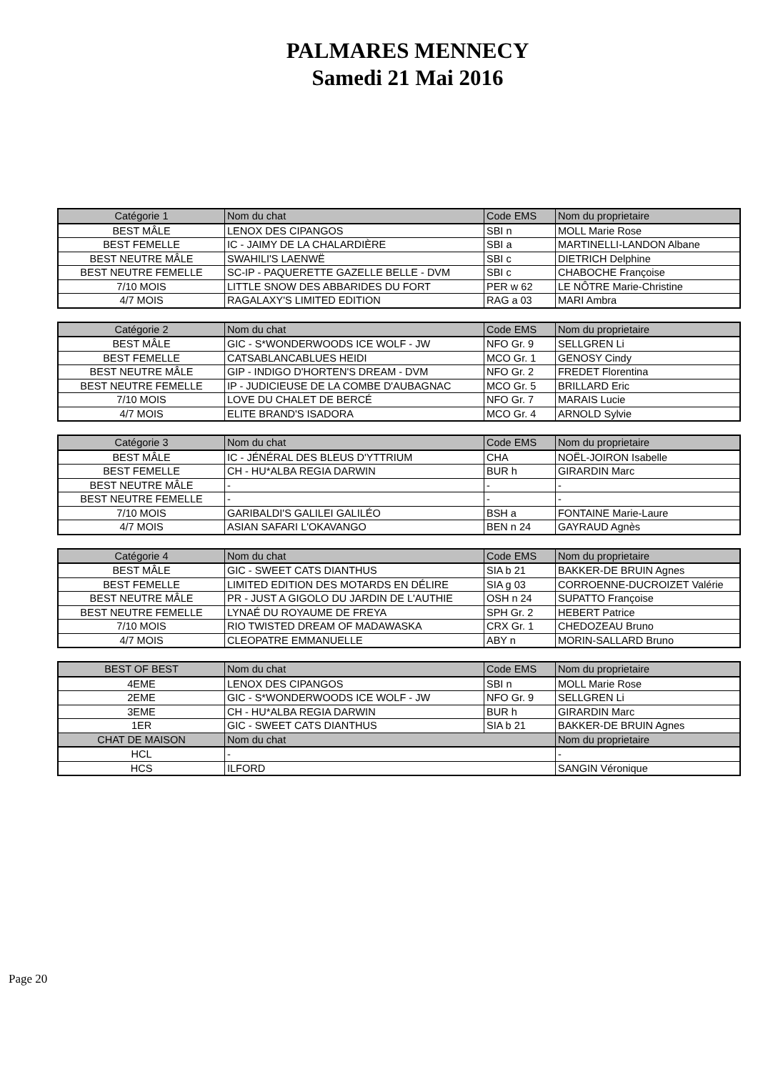PALMARES MENNECY
Samedi 21 Mai 2016
| Catégorie 1 | Nom du chat | Code EMS | Nom du proprietaire |
| --- | --- | --- | --- |
| BEST MÂLE | LENOX DES CIPANGOS | SBI n | MOLL Marie Rose |
| BEST FEMELLE | IC - JAIMY DE LA CHALARDIÈRE | SBI a | MARTINELLI-LANDON Albane |
| BEST NEUTRE MÂLE | SWAHILI'S LAENWË | SBI c | DIETRICH Delphine |
| BEST NEUTRE FEMELLE | SC-IP - PAQUERETTE GAZELLE BELLE - DVM | SBI c | CHABOCHE Françoise |
| 7/10 MOIS | LITTLE SNOW DES ABBARIDES DU FORT | PER w 62 | LE NÔTRE Marie-Christine |
| 4/7 MOIS | RAGALAXY'S LIMITED EDITION | RAG a 03 | MARI Ambra |
| Catégorie 2 | Nom du chat | Code EMS | Nom du proprietaire |
| --- | --- | --- | --- |
| BEST MÂLE | GIC - S*WONDERWOODS ICE WOLF - JW | NFO Gr. 9 | SELLGREN Li |
| BEST FEMELLE | CATSABLANCABLUES HEIDI | MCO Gr. 1 | GENOSY Cindy |
| BEST NEUTRE MÂLE | GIP - INDIGO D'HORTEN'S DREAM - DVM | NFO Gr. 2 | FREDET Florentina |
| BEST NEUTRE FEMELLE | IP - JUDICIEUSE DE LA COMBE D'AUBAGNAC | MCO Gr. 5 | BRILLARD Eric |
| 7/10 MOIS | LOVE DU CHALET DE BERCÉ | NFO Gr. 7 | MARAIS Lucie |
| 4/7 MOIS | ELITE BRAND'S ISADORA | MCO Gr. 4 | ARNOLD Sylvie |
| Catégorie 3 | Nom du chat | Code EMS | Nom du proprietaire |
| --- | --- | --- | --- |
| BEST MÂLE | IC - JÉNÉRAL DES BLEUS D'YTTRIUM | CHA | NOËL-JOIRON Isabelle |
| BEST FEMELLE | CH - HU*ALBA REGIA DARWIN | BUR h | GIRARDIN Marc |
| BEST NEUTRE MÂLE | - | - | - |
| BEST NEUTRE FEMELLE | - | - | - |
| 7/10 MOIS | GARIBALDI'S GALILEI GALILÉO | BSH a | FONTAINE Marie-Laure |
| 4/7 MOIS | ASIAN SAFARI L'OKAVANGO | BEN n 24 | GAYRAUD Agnès |
| Catégorie 4 | Nom du chat | Code EMS | Nom du proprietaire |
| --- | --- | --- | --- |
| BEST MÂLE | GIC - SWEET CATS DIANTHUS | SIA b 21 | BAKKER-DE BRUIN Agnes |
| BEST FEMELLE | LIMITED EDITION DES MOTARDS EN DÉLIRE | SIA g 03 | CORROENNE-DUCROIZET Valérie |
| BEST NEUTRE MÂLE | PR - JUST A GIGOLO DU JARDIN DE L'AUTHIE | OSH n 24 | SUPATTO Françoise |
| BEST NEUTRE FEMELLE | LYNAÉ DU ROYAUME DE FREYA | SPH Gr. 2 | HEBERT Patrice |
| 7/10 MOIS | RIO TWISTED DREAM OF MADAWASKA | CRX Gr. 1 | CHEDOZEAU Bruno |
| 4/7 MOIS | CLEOPATRE EMMANUELLE | ABY n | MORIN-SALLARD Bruno |
| BEST OF BEST | Nom du chat | Code EMS | Nom du proprietaire |
| --- | --- | --- | --- |
| 4EME | LENOX DES CIPANGOS | SBI n | MOLL Marie Rose |
| 2EME | GIC - S*WONDERWOODS ICE WOLF - JW | NFO Gr. 9 | SELLGREN Li |
| 3EME | CH - HU*ALBA REGIA DARWIN | BUR h | GIRARDIN Marc |
| 1ER | GIC - SWEET CATS DIANTHUS | SIA b 21 | BAKKER-DE BRUIN Agnes |
| CHAT DE MAISON | Nom du chat | | Nom du proprietaire |
| HCL | - | | - |
| HCS | ILFORD | | SANGIN Véronique |
Page 20